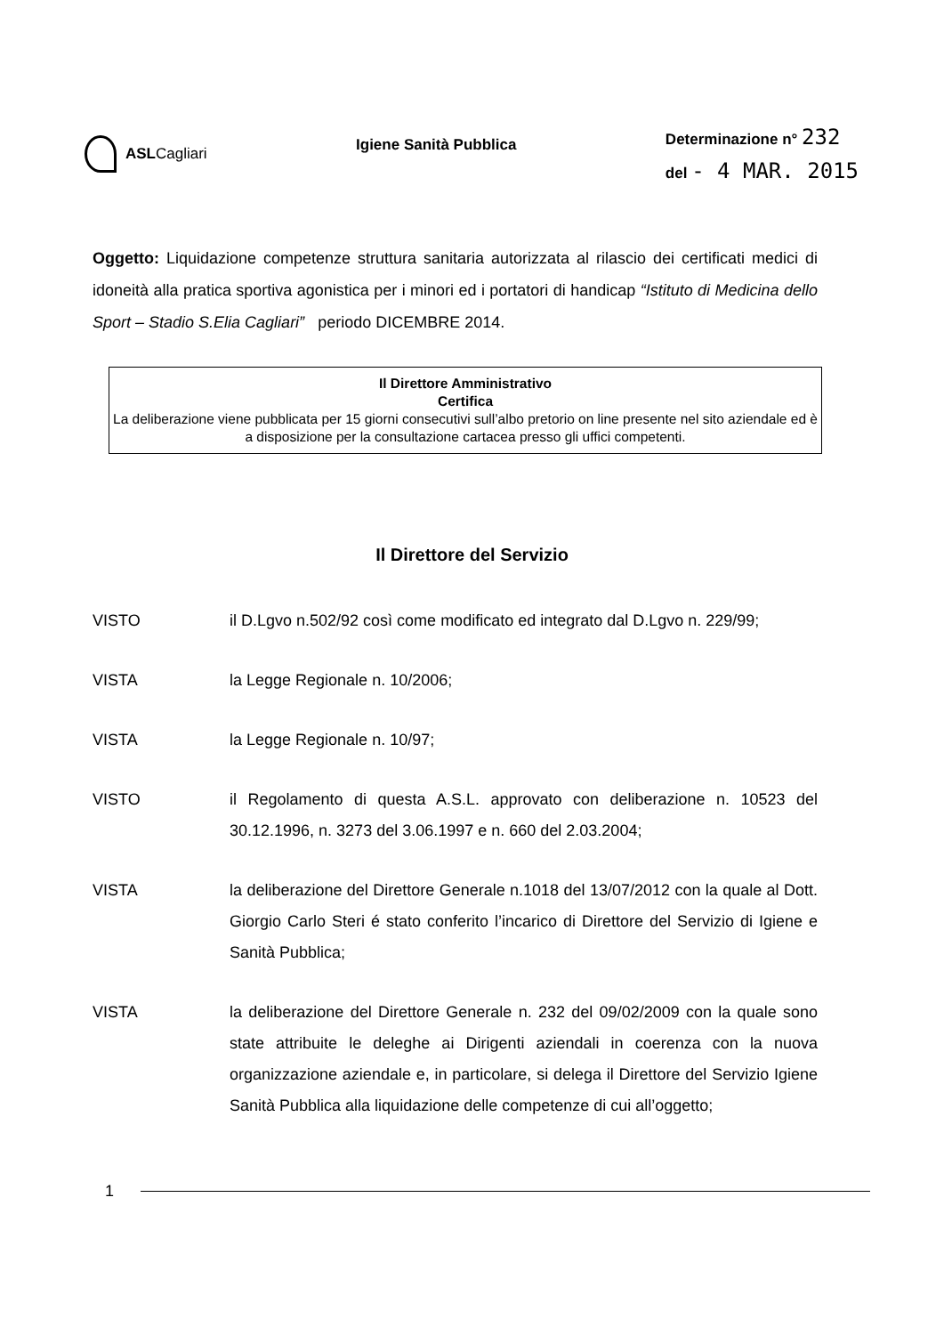ASLCagliari
Igiene Sanità Pubblica
Determinazione n° 232
del - 4 MAR. 2015
Oggetto: Liquidazione competenze struttura sanitaria autorizzata al rilascio dei certificati medici di idoneità alla pratica sportiva agonistica per i minori ed i portatori di handicap “Istituto di Medicina dello Sport – Stadio S.Elia Cagliari” periodo DICEMBRE 2014.
Il Direttore Amministrativo
Certifica
La deliberazione viene pubblicata per 15 giorni consecutivi sull’albo pretorio on line presente nel sito aziendale ed è a disposizione per la consultazione cartacea presso gli uffici competenti.
Il Direttore del Servizio
VISTO il D.Lgvo n.502/92 così come modificato ed integrato dal D.Lgvo n. 229/99;
VISTA la Legge Regionale n. 10/2006;
VISTA la Legge Regionale n. 10/97;
VISTO il Regolamento di questa A.S.L. approvato con deliberazione n. 10523 del 30.12.1996, n. 3273 del 3.06.1997 e n. 660 del 2.03.2004;
VISTA la deliberazione del Direttore Generale n.1018 del 13/07/2012 con la quale al Dott. Giorgio Carlo Steri é stato conferito l’incarico di Direttore del Servizio di Igiene e Sanità Pubblica;
VISTA la deliberazione del Direttore Generale n. 232 del 09/02/2009 con la quale sono state attribuite le deleghe ai Dirigenti aziendali in coerenza con la nuova organizzazione aziendale e, in particolare, si delega il Direttore del Servizio Igiene Sanità Pubblica alla liquidazione delle competenze di cui all’oggetto;
1